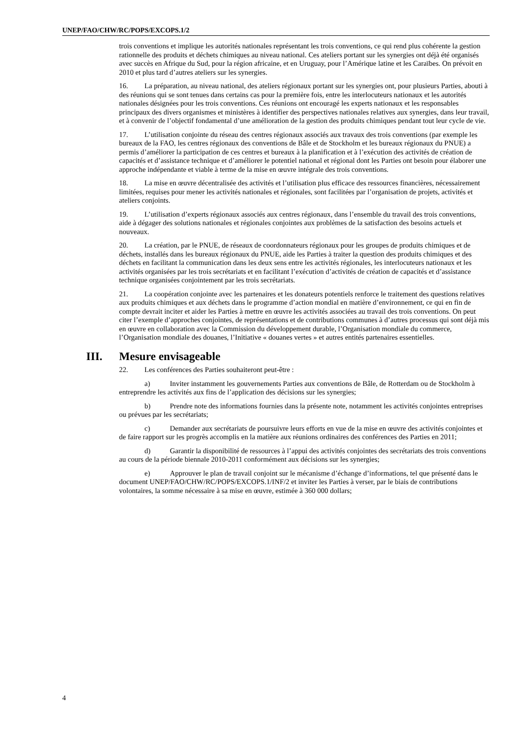UNEP/FAO/CHW/RC/POPS/EXCOPS.1/2
trois conventions et implique les autorités nationales représentant les trois conventions, ce qui rend plus cohérente la gestion rationnelle des produits et déchets chimiques au niveau national. Ces ateliers portant sur les synergies ont déjà été organisés avec succès en Afrique du Sud, pour la région africaine, et en Uruguay, pour l’Amérique latine et les Caraïbes. On prévoit en 2010 et plus tard d’autres ateliers sur les synergies.
16. La préparation, au niveau national, des ateliers régionaux portant sur les synergies ont, pour plusieurs Parties, abouti à des réunions qui se sont tenues dans certains cas pour la première fois, entre les interlocuteurs nationaux et les autorités nationales désignées pour les trois conventions. Ces réunions ont encouragé les experts nationaux et les responsables principaux des divers organismes et ministères à identifier des perspectives nationales relatives aux synergies, dans leur travail, et à convenir de l’objectif fondamental d’une amélioration de la gestion des produits chimiques pendant tout leur cycle de vie.
17. L’utilisation conjointe du réseau des centres régionaux associés aux travaux des trois conventions (par exemple les bureaux de la FAO, les centres régionaux des conventions de Bâle et de Stockholm et les bureaux régionaux du PNUE) a permis d’améliorer la participation de ces centres et bureaux à la planification et à l’exécution des activités de création de capacités et d’assistance technique et d’améliorer le potentiel national et régional dont les Parties ont besoin pour élaborer une approche indépendante et viable à terme de la mise en œuvre intégrale des trois conventions.
18. La mise en œuvre décentralisée des activités et l’utilisation plus efficace des ressources financières, nécessairement limitées, requises pour mener les activités nationales et régionales, sont facilitées par l’organisation de projets, activités et ateliers conjoints.
19. L’utilisation d’experts régionaux associés aux centres régionaux, dans l’ensemble du travail des trois conventions, aide à dégager des solutions nationales et régionales conjointes aux problèmes de la satisfaction des besoins actuels et nouveaux.
20. La création, par le PNUE, de réseaux de coordonnateurs régionaux pour les groupes de produits chimiques et de déchets, installés dans les bureaux régionaux du PNUE, aide les Parties à traiter la question des produits chimiques et des déchets en facilitant la communication dans les deux sens entre les activités régionales, les interlocuteurs nationaux et les activités organisées par les trois secrétariats et en facilitant l’exécution d’activités de création de capacités et d’assistance technique organisées conjointement par les trois secrétariats.
21. La coopération conjointe avec les partenaires et les donateurs potentiels renforce le traitement des questions relatives aux produits chimiques et aux déchets dans le programme d’action mondial en matière d’environnement, ce qui en fin de compte devrait inciter et aider les Parties à mettre en œuvre les activités associées au travail des trois conventions. On peut citer l’exemple d’approches conjointes, de représentations et de contributions communes à d’autres processus qui sont déjà mis en œuvre en collaboration avec la Commission du développement durable, l’Organisation mondiale du commerce, l’Organisation mondiale des douanes, l’Initiative « douanes vertes » et autres entités partenaires essentielles.
III. Mesure envisageable
22. Les conférences des Parties souhaiteront peut-être :
a) Inviter instamment les gouvernements Parties aux conventions de Bâle, de Rotterdam ou de Stockholm à entreprendre les activités aux fins de l’application des décisions sur les synergies;
b) Prendre note des informations fournies dans la présente note, notamment les activités conjointes entreprises ou prévues par les secrétariats;
c) Demander aux secrétariats de poursuivre leurs efforts en vue de la mise en œuvre des activités conjointes et de faire rapport sur les progrès accomplis en la matière aux réunions ordinaires des conférences des Parties en 2011;
d) Garantir la disponibilité de ressources à l’appui des activités conjointes des secrétariats des trois conventions au cours de la période biennale 2010-2011 conformément aux décisions sur les synergies;
e) Approuver le plan de travail conjoint sur le mécanisme d’échange d’informations, tel que présenté dans le document UNEP/FAO/CHW/RC/POPS/EXCOPS.1/INF/2 et inviter les Parties à verser, par le biais de contributions volontaires, la somme nécessaire à sa mise en œuvre, estimée à 360 000 dollars;
4